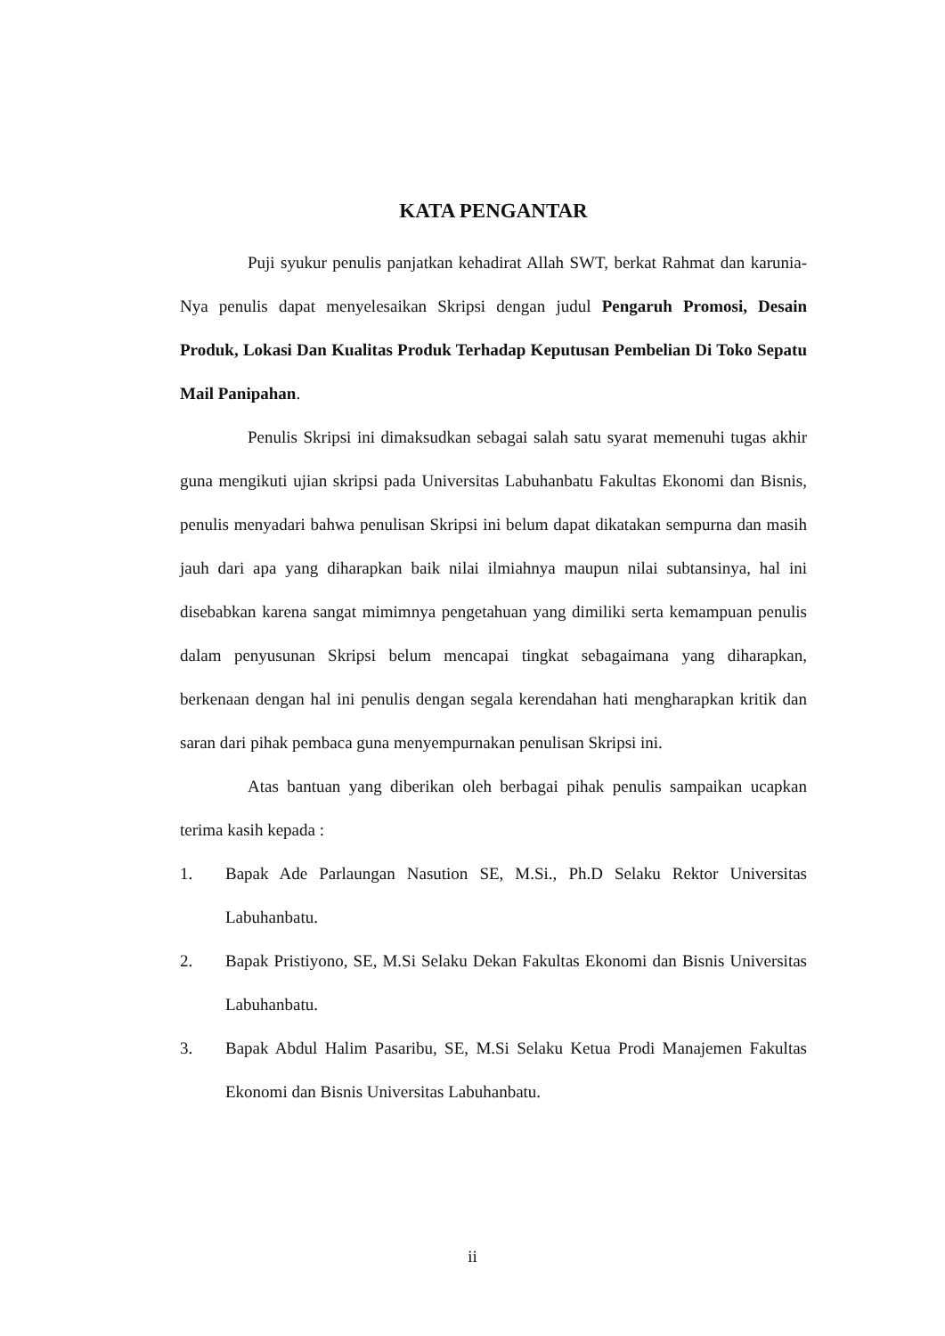KATA PENGANTAR
Puji syukur penulis panjatkan kehadirat Allah SWT, berkat Rahmat dan karunia-Nya penulis dapat menyelesaikan Skripsi dengan judul Pengaruh Promosi, Desain Produk, Lokasi Dan Kualitas Produk Terhadap Keputusan Pembelian Di Toko Sepatu Mail Panipahan.
Penulis Skripsi ini dimaksudkan sebagai salah satu syarat memenuhi tugas akhir guna mengikuti ujian skripsi pada Universitas Labuhanbatu Fakultas Ekonomi dan Bisnis, penulis menyadari bahwa penulisan Skripsi ini belum dapat dikatakan sempurna dan masih jauh dari apa yang diharapkan baik nilai ilmiahnya maupun nilai subtansinya, hal ini disebabkan karena sangat mimimnya pengetahuan yang dimiliki serta kemampuan penulis dalam penyusunan Skripsi belum mencapai tingkat sebagaimana yang diharapkan, berkenaan dengan hal ini penulis dengan segala kerendahan hati mengharapkan kritik dan saran dari pihak pembaca guna menyempurnakan penulisan Skripsi ini.
Atas bantuan yang diberikan oleh berbagai pihak penulis sampaikan ucapkan terima kasih kepada :
1. Bapak Ade Parlaungan Nasution SE, M.Si., Ph.D Selaku Rektor Universitas Labuhanbatu.
2. Bapak Pristiyono, SE, M.Si Selaku Dekan Fakultas Ekonomi dan Bisnis Universitas Labuhanbatu.
3. Bapak Abdul Halim Pasaribu, SE, M.Si Selaku Ketua Prodi Manajemen Fakultas Ekonomi dan Bisnis Universitas Labuhanbatu.
ii